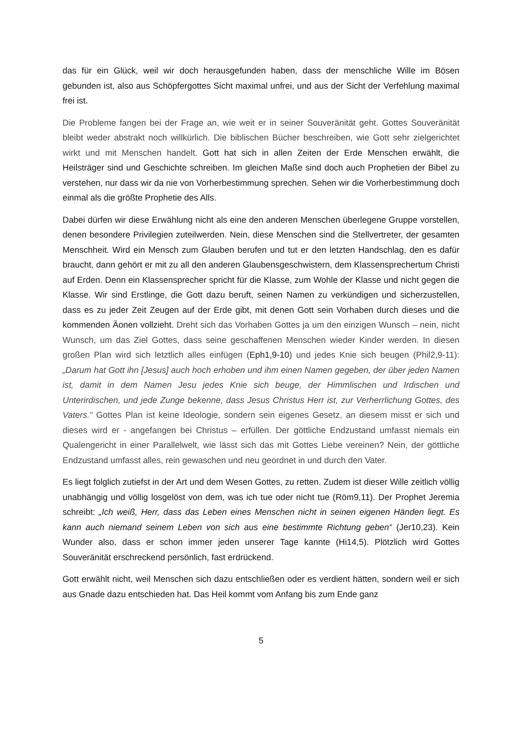das für ein Glück, weil wir doch herausgefunden haben, dass der menschliche Wille im Bösen gebunden ist, also aus Schöpfergottes Sicht maximal unfrei, und aus der Sicht der Verfehlung maximal frei ist.
Die Probleme fangen bei der Frage an, wie weit er in seiner Souveränität geht. Gottes Souveränität bleibt weder abstrakt noch willkürlich. Die biblischen Bücher beschreiben, wie Gott sehr zielgerichtet wirkt und mit Menschen handelt. Gott hat sich in allen Zeiten der Erde Menschen erwählt, die Heilsträger sind und Geschichte schreiben. Im gleichen Maße sind doch auch Prophetien der Bibel zu verstehen, nur dass wir da nie von Vorherbestimmung sprechen. Sehen wir die Vorherbestimmung doch einmal als die größte Prophetie des Alls.
Dabei dürfen wir diese Erwählung nicht als eine den anderen Menschen überlegene Gruppe vorstellen, denen besondere Privilegien zuteilwerden. Nein, diese Menschen sind die Stellvertreter, der gesamten Menschheit. Wird ein Mensch zum Glauben berufen und tut er den letzten Handschlag, den es dafür braucht, dann gehört er mit zu all den anderen Glaubensgeschwistern, dem Klassensprechertum Christi auf Erden. Denn ein Klassensprecher spricht für die Klasse, zum Wohle der Klasse und nicht gegen die Klasse. Wir sind Erstlinge, die Gott dazu beruft, seinen Namen zu verkündigen und sicherzustellen, dass es zu jeder Zeit Zeugen auf der Erde gibt, mit denen Gott sein Vorhaben durch dieses und die kommenden Äonen vollzieht. Dreht sich das Vorhaben Gottes ja um den einzigen Wunsch – nein, nicht Wunsch, um das Ziel Gottes, dass seine geschaffenen Menschen wieder Kinder werden. In diesen großen Plan wird sich letztlich alles einfügen (Eph1,9-10) und jedes Knie sich beugen (Phil2,9-11): „Darum hat Gott ihn [Jesus] auch hoch erhoben und ihm einen Namen gegeben, der über jeden Namen ist, damit in dem Namen Jesu jedes Knie sich beuge, der Himmlischen und Irdischen und Unterirdischen, und jede Zunge bekenne, dass Jesus Christus Herr ist, zur Verherrlichung Gottes, des Vaters.“ Gottes Plan ist keine Ideologie, sondern sein eigenes Gesetz, an diesem misst er sich und dieses wird er - angefangen bei Christus – erfüllen. Der göttliche Endzustand umfasst niemals ein Qualengericht in einer Parallelwelt, wie lässt sich das mit Gottes Liebe vereinen? Nein, der göttliche Endzustand umfasst alles, rein gewaschen und neu geordnet in und durch den Vater.
Es liegt folglich zutiefst in der Art und dem Wesen Gottes, zu retten. Zudem ist dieser Wille zeitlich völlig unabhängig und völlig losgelöst von dem, was ich tue oder nicht tue (Röm9,11). Der Prophet Jeremia schreibt: „Ich weiß, Herr, dass das Leben eines Menschen nicht in seinen eigenen Händen liegt. Es kann auch niemand seinem Leben von sich aus eine bestimmte Richtung geben“ (Jer10,23). Kein Wunder also, dass er schon immer jeden unserer Tage kannte (Hi14,5). Plötzlich wird Gottes Souveränität erschreckend persönlich, fast erdrückend.
Gott erwählt nicht, weil Menschen sich dazu entschließen oder es verdient hätten, sondern weil er sich aus Gnade dazu entschieden hat. Das Heil kommt vom Anfang bis zum Ende ganz
5